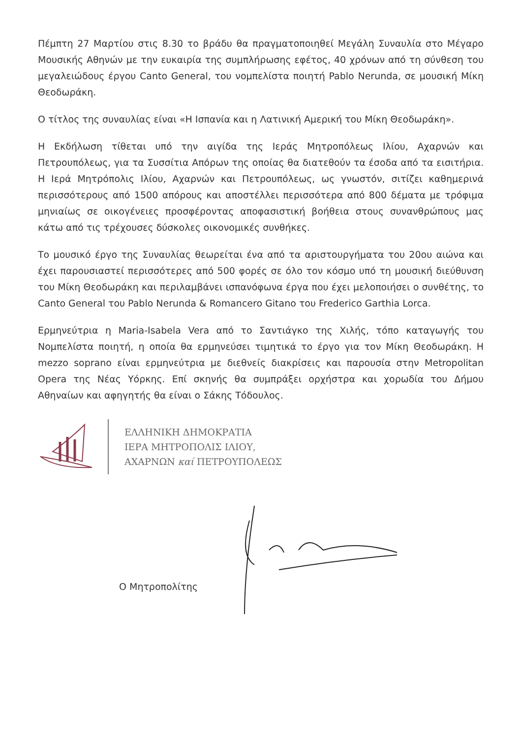Πέμπτη 27 Μαρτίου στις 8.30 το βράδυ θα πραγματοποιηθεί Μεγάλη Συναυλία στο Μέγαρο Μουσικής Αθηνών με την ευκαιρία της συμπλήρωσης εφέτος, 40 χρόνων από τη σύνθεση του μεγαλειώδους έργου Canto General, του νομπελίστα ποιητή Pablo Nerunda, σε μουσική Μίκη Θεοδωράκη.
Ο τίτλος της συναυλίας είναι «Η Ισπανία και η Λατινική Αμερική του Μίκη Θεοδωράκη».
Η Εκδήλωση τίθεται υπό την αιγίδα της Ιεράς Μητροπόλεως Ιλίου, Αχαρνών και Πετρουπόλεως, για τα Συσσίτια Απόρων της οποίας θα διατεθούν τα έσοδα από τα εισιτήρια. Η Ιερά Μητρόπολις Ιλίου, Αχαρνών και Πετρουπόλεως, ως γνωστόν, σιτίζει καθημερινά περισσότερους από 1500 απόρους και αποστέλλει περισσότερα από 800 δέματα με τρόφιμα μηνιαίως σε οικογένειες προσφέροντας αποφασιστική βοήθεια στους συνανθρώπους μας κάτω από τις τρέχουσες δύσκολες οικονομικές συνθήκες.
Το μουσικό έργο της Συναυλίας θεωρείται ένα από τα αριστουργήματα του 20ου αιώνα και έχει παρουσιαστεί περισσότερες από 500 φορές σε όλο τον κόσμο υπό τη μουσική διεύθυνση του Μίκη Θεοδωράκη και περιλαμβάνει ισπανόφωνα έργα που έχει μελοποιήσει ο συνθέτης, το Canto General του Pablo Nerunda & Romancero Gitano του Frederico Garthia Lorca.
Ερμηνεύτρια η Maria-Isabela Vera από το Σαντιάγκο της Χιλής, τόπο καταγωγής του Νομπελίστα ποιητή, η οποία θα ερμηνεύσει τιμητικά το έργο για τον Μίκη Θεοδωράκη. Η mezzo soprano είναι ερμηνεύτρια με διεθνείς διακρίσεις και παρουσία στην Metropolitan Opera της Νέας Υόρκης. Επί σκηνής θα συμπράξει ορχήστρα και χορωδία του Δήμου Αθηναίων και αφηγητής θα είναι ο Σάκης Τόδουλος.
ΕΛΛΗΝΙΚΗ ΔΗΜΟΚΡΑΤΙΑ
ΙΕΡΑ ΜΗΤΡΟΠΟΛΙΣ ΙΛΙΟΥ,
ΑΧΑΡΝΩΝ καί ΠΕΤΡΟΥΠΟΛΕΩΣ
Ο Μητροπολίτης